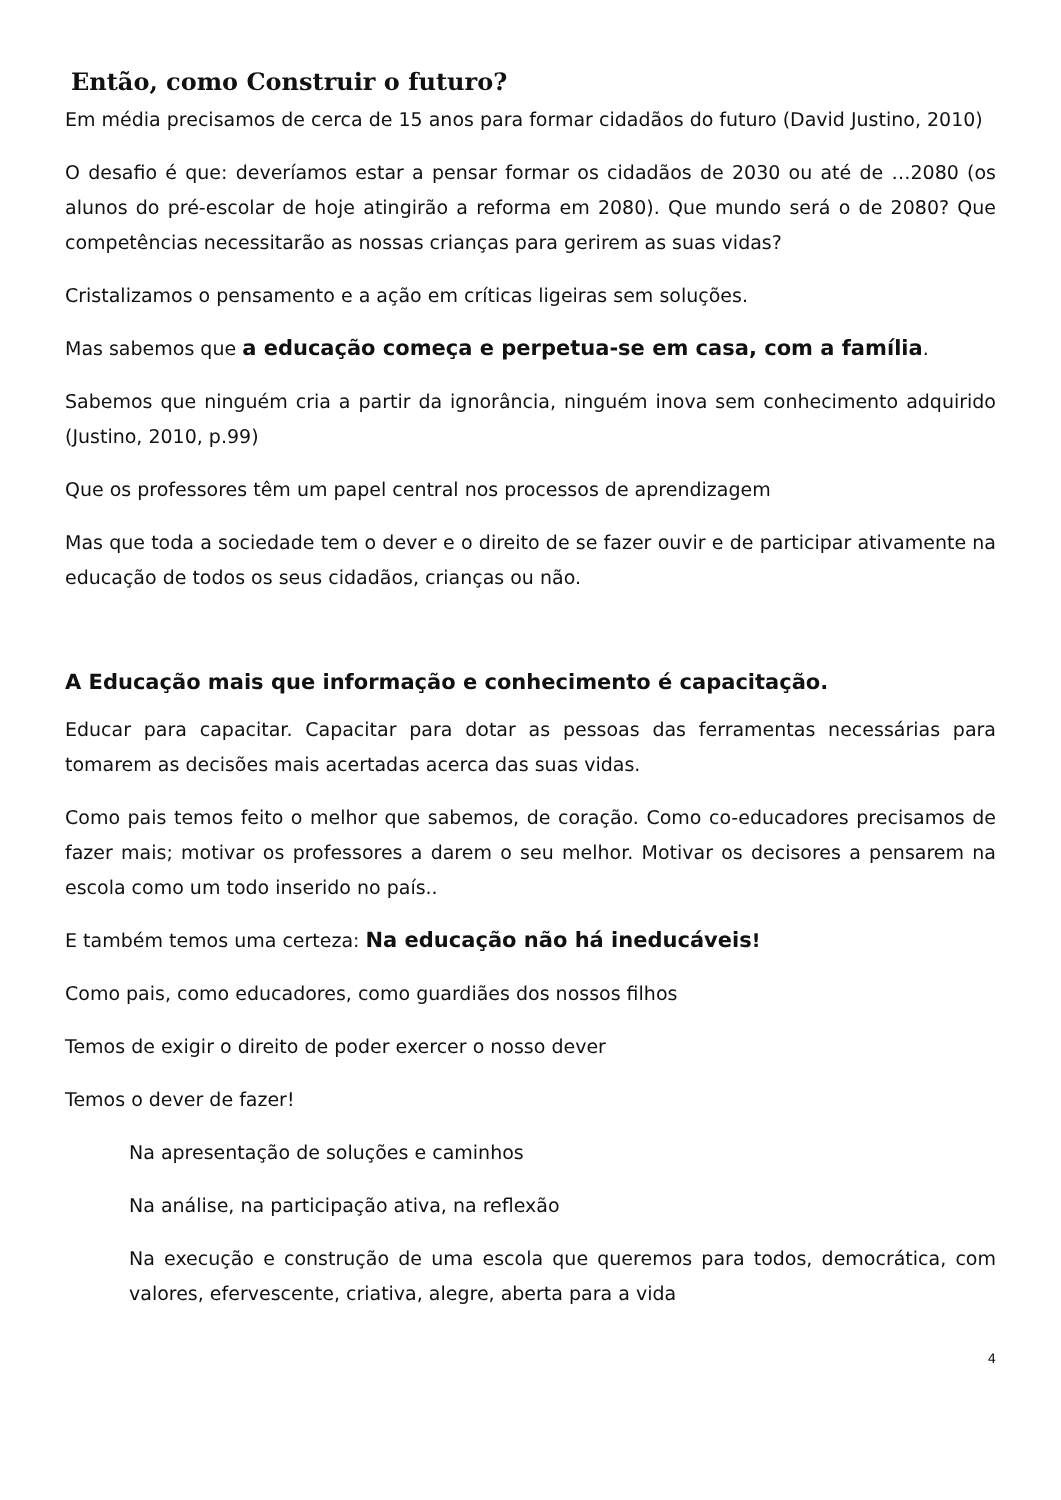Então, como Construir o futuro?
Em média precisamos de cerca de 15 anos para formar cidadãos do futuro (David Justino, 2010)
O desafio é que: deveríamos estar a pensar formar os cidadãos de 2030 ou até de …2080 (os alunos do pré-escolar de hoje atingirão a reforma em 2080). Que mundo será o de 2080? Que competências necessitarão as nossas crianças para gerirem as suas vidas?
Cristalizamos o pensamento e a ação em críticas ligeiras sem soluções.
Mas sabemos que a educação começa e perpetua-se em casa, com a família.
Sabemos que ninguém cria a partir da ignorância, ninguém inova sem conhecimento adquirido (Justino, 2010, p.99)
Que os professores têm um papel central nos processos de aprendizagem
Mas que toda a sociedade tem o dever e o direito de se fazer ouvir e de participar ativamente na educação de todos os seus cidadãos, crianças ou não.
A Educação mais que informação e conhecimento é capacitação.
Educar para capacitar. Capacitar para dotar as pessoas das ferramentas necessárias para tomarem as decisões mais acertadas acerca das suas vidas.
Como pais temos feito o melhor que sabemos, de coração. Como co-educadores precisamos de fazer mais; motivar os professores a darem o seu melhor. Motivar os decisores a pensarem na escola como um todo inserido no país..
E também temos uma certeza: Na educação não há ineducáveis!
Como pais, como educadores, como guardiães dos nossos filhos
Temos de exigir o direito de poder exercer o nosso dever
Temos o dever de fazer!
Na apresentação de soluções e caminhos
Na análise, na participação ativa, na reflexão
Na execução e construção de uma escola que queremos para todos, democrática, com valores, efervescente, criativa, alegre, aberta para a vida
4